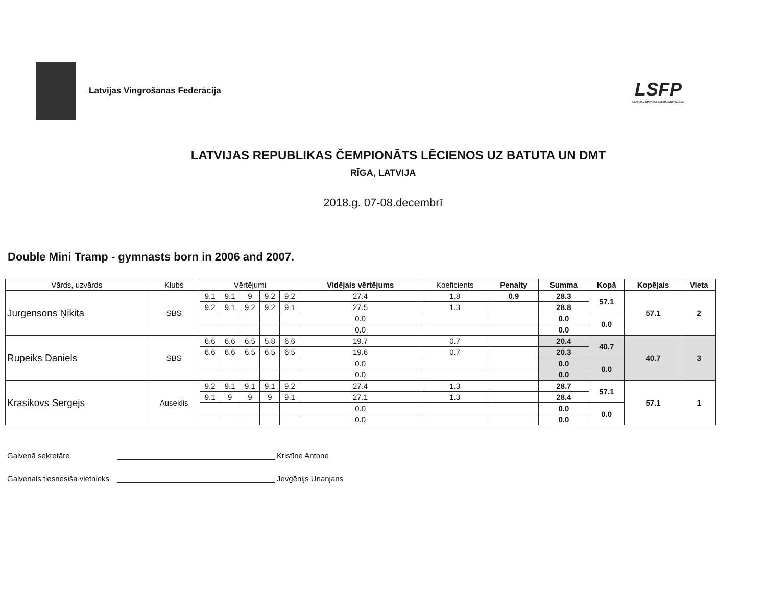Latvijas Vingrošanas Federācija
LSFP
LATVIJAS SPORTA FEDERĀCIJU PADOME
LATVIJAS REPUBLIKAS ČEMPIONĀTS LĒCIENOS UZ BATUTA UN DMT
RĪGA, LATVIJA
2018.g. 07-08.decembrī
Double Mini Tramp - gymnasts born in 2006 and 2007.
| Vārds, uzvārds | Klubs | Vērtējumi | | | | | Vidējais vērtējums | Koeficients | Penalty | Summa | Kopā | Kopējais | Vieta |
| --- | --- | --- | --- | --- | --- | --- | --- | --- | --- | --- | --- | --- | --- |
| Jurgensons Ņikita | SBS | 9.1 | 9.1 | 9 | 9.2 | 9.2 | 27.4 | 1.8 | 0.9 | 28.3 | 57.1 | 57.1 | 2 |
| | | 9.2 | 9.1 | 9.2 | 9.2 | 9.1 | 27.5 | 1.3 | | 28.8 | | | |
| | | | | | | | 0.0 | | | 0.0 | 0.0 | | |
| | | | | | | | 0.0 | | | 0.0 | | | |
| Rupeiks Daniels | SBS | 6.6 | 6.6 | 6.5 | 5.8 | 6.6 | 19.7 | 0.7 | | 20.4 | 40.7 | 40.7 | 3 |
| | | 6.6 | 6.6 | 6.5 | 6.5 | 6.5 | 19.6 | 0.7 | | 20.3 | | | |
| | | | | | | | 0.0 | | | 0.0 | 0.0 | | |
| | | | | | | | 0.0 | | | 0.0 | | | |
| Krasikovs Sergejs | Auseklis | 9.2 | 9.1 | 9.1 | 9.1 | 9.2 | 27.4 | 1.3 | | 28.7 | 57.1 | 57.1 | 1 |
| | | 9.1 | 9 | 9 | 9 | 9.1 | 27.1 | 1.3 | | 28.4 | | | |
| | | | | | | | 0.0 | | | 0.0 | 0.0 | | |
| | | | | | | | 0.0 | | | 0.0 | | | |
Galvenā sekretāre Kristīne Antone
Galvenais tiesnesiša vietnieks Jevgēnijs Unanjans